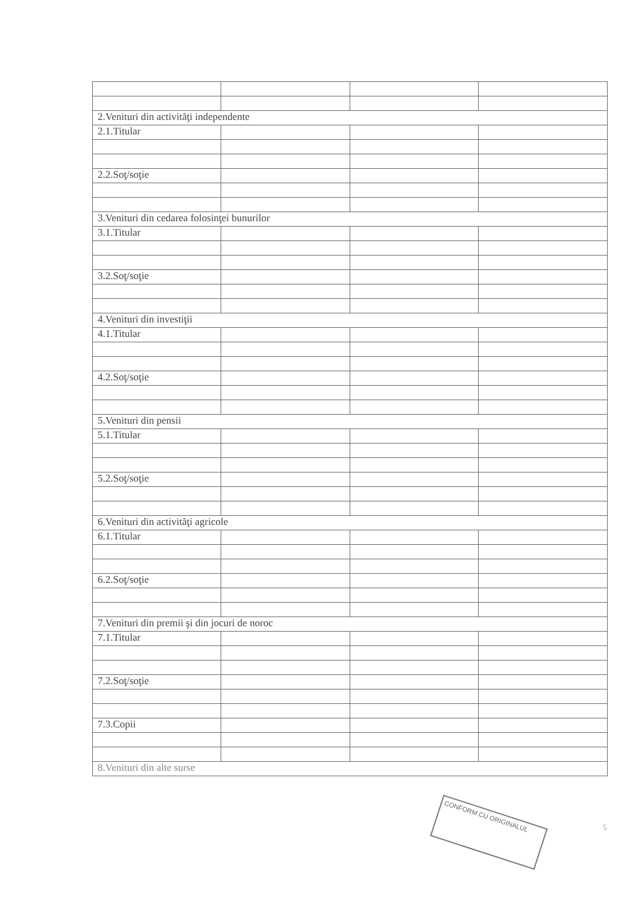| 2.Venituri din activităţi independente | | | |
| 2.1.Titular | | | |
| 2.2.Soţ/soţie | | | |
| 3.Venituri din cedarea folosinţei bunurilor | | | |
| 3.1.Titular | | | |
| 3.2.Soţ/soţie | | | |
| 4.Venituri din investiţii | | | |
| 4.1.Titular | | | |
| 4.2.Soţ/soţie | | | |
| 5.Venituri din pensii | | | |
| 5.1.Titular | | | |
| 5.2.Soţ/soţie | | | |
| 6.Venituri din activităţi agricole | | | |
| 6.1.Titular | | | |
| 6.2.Soţ/soţie | | | |
| 7.Venituri din premii şi din jocuri de noroc | | | |
| 7.1.Titular | | | |
| 7.2.Soţ/soţie | | | |
| 7.3.Copii | | | |
| 8.Venituri din alte surse | | | |
CONFORM CU ORIGINALUL
5